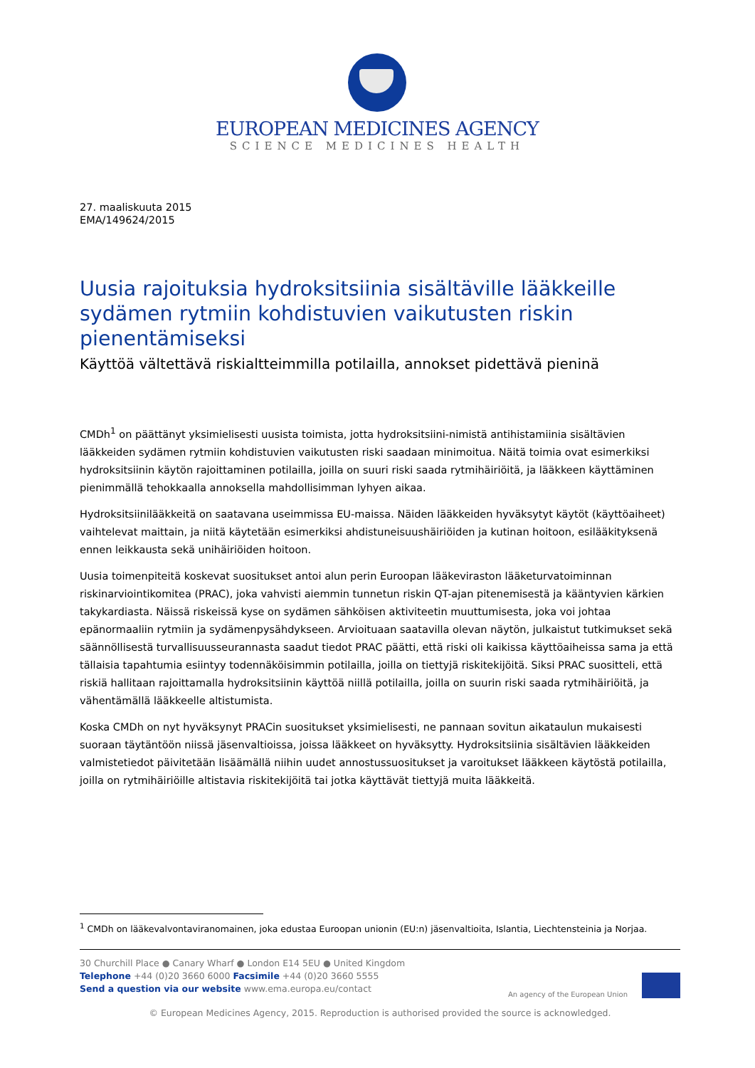EUROPEAN MEDICINES AGENCY
SCIENCE MEDICINES HEALTH
27. maaliskuuta 2015
EMA/149624/2015
Uusia rajoituksia hydroksitsiinia sisältäville lääkkeille sydämen rytmiin kohdistuvien vaikutusten riskin pienentämiseksi
Käyttöä vältettävä riskialtteimmilla potilailla, annokset pidettävä pieninä
CMDh<sup>1</sup> on päättänyt yksimielisesti uusista toimista, jotta hydroksitsiini-nimistä antihistamiinia sisältävien lääkkeiden sydämen rytmiin kohdistuvien vaikutusten riski saadaan minimoitua. Näitä toimia ovat esimerkiksi hydroksitsiinin käytön rajoittaminen potilailla, joilla on suuri riski saada rytmihäiriöitä, ja lääkkeen käyttäminen pienimmällä tehokkaalla annoksella mahdollisimman lyhyen aikaa.
Hydroksitsiinilääkkeitä on saatavana useimmissa EU-maissa. Näiden lääkkeiden hyväksytyt käytöt (käyttöaiheet) vaihtelevat maittain, ja niitä käytetään esimerkiksi ahdistuneisuushäiriöiden ja kutinan hoitoon, esilääkityksenä ennen leikkausta sekä unihäiriöiden hoitoon.
Uusia toimenpiteitä koskevat suositukset antoi alun perin Euroopan lääkeviraston lääketurvatoiminnan riskinarviointikomitea (PRAC), joka vahvisti aiemmin tunnetun riskin QT-ajan pitenemisestä ja kääntyvien kärkien takykardiasta. Näissä riskeissä kyse on sydämen sähköisen aktiviteetin muuttumisesta, joka voi johtaa epänormaaliin rytmiin ja sydämenpysähdykseen. Arvioituaan saatavilla olevan näytön, julkaistut tutkimukset sekä säännöllisestä turvallisuusseurannasta saadut tiedot PRAC päätti, että riski oli kaikissa käyttöaiheissa sama ja että tällaisia tapahtumia esiintyy todennäköisimmin potilailla, joilla on tiettyjä riskitekijöitä. Siksi PRAC suositteli, että riskiä hallitaan rajoittamalla hydroksitsiinin käyttöä niillä potilailla, joilla on suurin riski saada rytmihäiriöitä, ja vähentämällä lääkkeelle altistumista.
Koska CMDh on nyt hyväksynyt PRACin suositukset yksimielisesti, ne pannaan sovitun aikataulun mukaisesti suoraan täytäntöön niissä jäsenvaltioissa, joissa lääkkeet on hyväksytty. Hydroksitsiinia sisältävien lääkkeiden valmistetiedot päivitetään lisäämällä niihin uudet annostussuositukset ja varoitukset lääkkeen käytöstä potilailla, joilla on rytmihäiriöille altistavia riskitekijöitä tai jotka käyttävät tiettyjä muita lääkkeitä.
<sup>1</sup> CMDh on lääkevalvontaviranomainen, joka edustaa Euroopan unionin (EU:n) jäsenvaltioita, Islantia, Liechtensteinia ja Norjaa.
30 Churchill Place ● Canary Wharf ● London E14 5EU ● United Kingdom
Telephone +44 (0)20 3660 6000 Facsimile +44 (0)20 3660 5555
Send a question via our website www.ema.europa.eu/contact
An agency of the European Union
© European Medicines Agency, 2015. Reproduction is authorised provided the source is acknowledged.